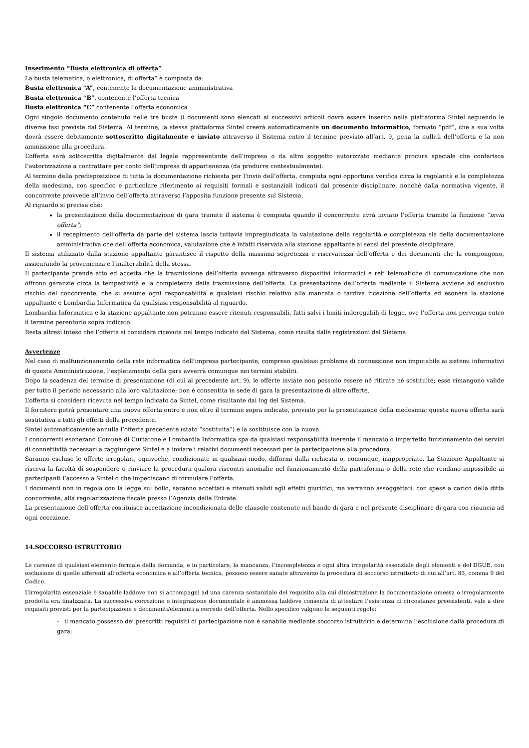Inserimento “Busta elettronica di offerta”
La busta telematica, o elettronica, di offerta” è composta da:
Busta elettronica “A”, contenente la documentazione amministrativa
Busta elettronica “B”, contenente l’offerta tecnica
Busta elettronica “C” contenente l’offerta economica
Ogni singolo documento contenuto nelle tre buste (i documenti sono elencati ai successivi articoli dovrà essere inserito nella piattaforma Sintel seguendo le diverse fasi previste dal Sistema. Al termine, la stessa piattaforma Sintel creerà automaticamente un documento informatico, formato “pdf”, che a sua volta dovrà essere debitamente sottoscritto digitalmente e inviato attraverso il Sistema entro il termine previsto all’art. 9, pena la nullità dell’offerta e la non ammissione alla procedura.
L’offerta sarà sottoscritta digitalmente dal legale rappresentante dell’impresa o da altro soggetto autorizzato mediante procura speciale che conferisca l’autorizzazione a contrattare per conto dell’impresa di appartenenza (da produrre contestualmente).
Al termine della predisposizione di tutta la documentazione richiesta per l’invio dell’offerta, compiuta ogni opportuna verifica circa la regolarità e la completezza della medesima, con specifico e particolare riferimento ai requisiti formali e sostanziali indicati dal presente disciplinare, nonchè dalla normativa vigente, il concorrente provvede all’invio dell’offerta attraverso l’apposita funzione presente sul Sistema.
Al riguardo si precisa che:
la presentazione della documentazione di gara tramite il sistema è compiuta quando il concorrente avrà inviato l’offerta tramite la funzione “invia offerta”;
il recepimento dell’offerta da parte del sistema lascia tuttavia impregiudicata la valutazione della regolarità e completezza sia della documentazione amministrativa che dell’offerta economica, valutazione che è infatti riservata alla stazione appaltante ai sensi del presente disciplinare.
Il sistema utilizzato dalla stazione appaltante garantisce il rispetto della massima segretezza e riservatezza dell’offerta e dei documenti che la compongono, assicurando la provenienza e l’inalterabilità della stessa.
Il partecipante prende atto ed accetta che la trasmissione dell’offerta avvenga attraverso dispositivi informatici e reti telematiche di comunicazione che non offrono garanzie circa la tempestività e la completezza della trasmissione dell’offerta. La presentazione dell’offerta mediante il Sistema avviene ad esclusivo rischio del concorrente, che si assume ogni responsabilità e qualsiasi rischio relativo alla mancata o tardiva ricezione dell’offerta ed esonera la stazione appaltante e Lombardia Informatica da qualsiasi responsabilità al riguardo.
Lombardia Informatica e la stazione appaltante non potranno essere ritenuti responsabili, fatti salvi i limiti inderogabili di legge, ove l’offerta non pervenga entro il termine perentorio sopra indicato.
Resta altresì inteso che l’offerta si considera ricevuta nel tempo indicato dal Sistema, come risulta dalle registrazioni del Sistema.
Avvertenze
Nel caso di malfunzionamento della rete informatica dell’impresa partecipante, compreso qualsiasi problema di connessione non imputabile ai sistemi informativi di questa Amministrazione, l’espletamento della gara avverrà comunque nei termini stabiliti.
Dopo la scadenza del termine di presentazione (di cui al precedente art. 9), le offerte inviate non possono essere né ritirate né sostituite; esse rimangono valide per tutto il periodo necessario alla loro valutazione; non è consentita in sede di gara la presentazione di altre offerte.
L’offerta si considera ricevuta nel tempo indicato da Sintel, come risultante dai log del Sistema.
Il fornitore potrà presentare una nuova offerta entro e non oltre il termine sopra indicato, previsto per la presentazione della medesima; questa nuova offerta sarà sostitutiva a tutti gli effetti della precedente.
Sintel automaticamente annulla l’offerta precedente (stato “sostituita”) e la sostituisce con la nuova.
I concorrenti esonerano Comune di Curtatone e Lombardia Informatica spa da qualsiasi responsabilità inerente il mancato o imperfetto funzionamento dei servizi di connettività necessari a raggiungere Sintel e a inviare i relativi documenti necessari per la partecipazione alla procedura.
Saranno escluse le offerte irregolari, equivoche, condizionate in qualsiasi modo, difformi dalla richiesta o, comunque, inappropriate. La Stazione Appaltante si riserva la facoltà di sospendere o rinviare la procedura qualora riscontri anomalie nel funzionamento della piattaforma o della rete che rendano impossibile ai partecipanti l’accesso a Sintel o che impediscano di formulare l’offerta.
I documenti non in regola con la legge sul bollo, saranno accettati e ritenuti validi agli effetti giuridici, ma verranno assoggettati, con spese a carico della ditta concorrente, alla regolarizzazione fiscale presso l’Agenzia delle Entrate.
La presentazione dell’offerta costituisce accettazione incondizionata delle clausole contenute nel bando di gara e nel presente disciplinare di gara con rinuncia ad ogni eccezione.
14.SOCCORSO ISTRUTTORIO
Le carenze di qualsiasi elemento formale della domanda, e in particolare, la mancanza, l’incompletezza e ogni altra irregolarità essenziale degli elementi e del DGUE, con esclusione di quelle afferenti all’offerta economica e all’offerta tecnica, possono essere sanate attraverso la procedura di soccorso istruttorio di cui all’art. 83, comma 9 del Codice.
L’irregolarità essenziale è sanabile laddove non si accompagni ad una carenza sostanziale del requisito alla cui dimostrazione la documentazione omessa o irregolarmente prodotta era finalizzata. La successiva correzione o integrazione documentale è ammessa laddove consenta di attestare l’esistenza di circostanze preesistenti, vale a dire requisiti previsti per la partecipazione e documenti/elementi a corredo dell’offerta. Nello specifico valgono le seguenti regole:
- il mancato possesso dei prescritti requisiti di partecipazione non è sanabile mediante soccorso istruttorio e determina l’esclusione dalla procedura di gara;